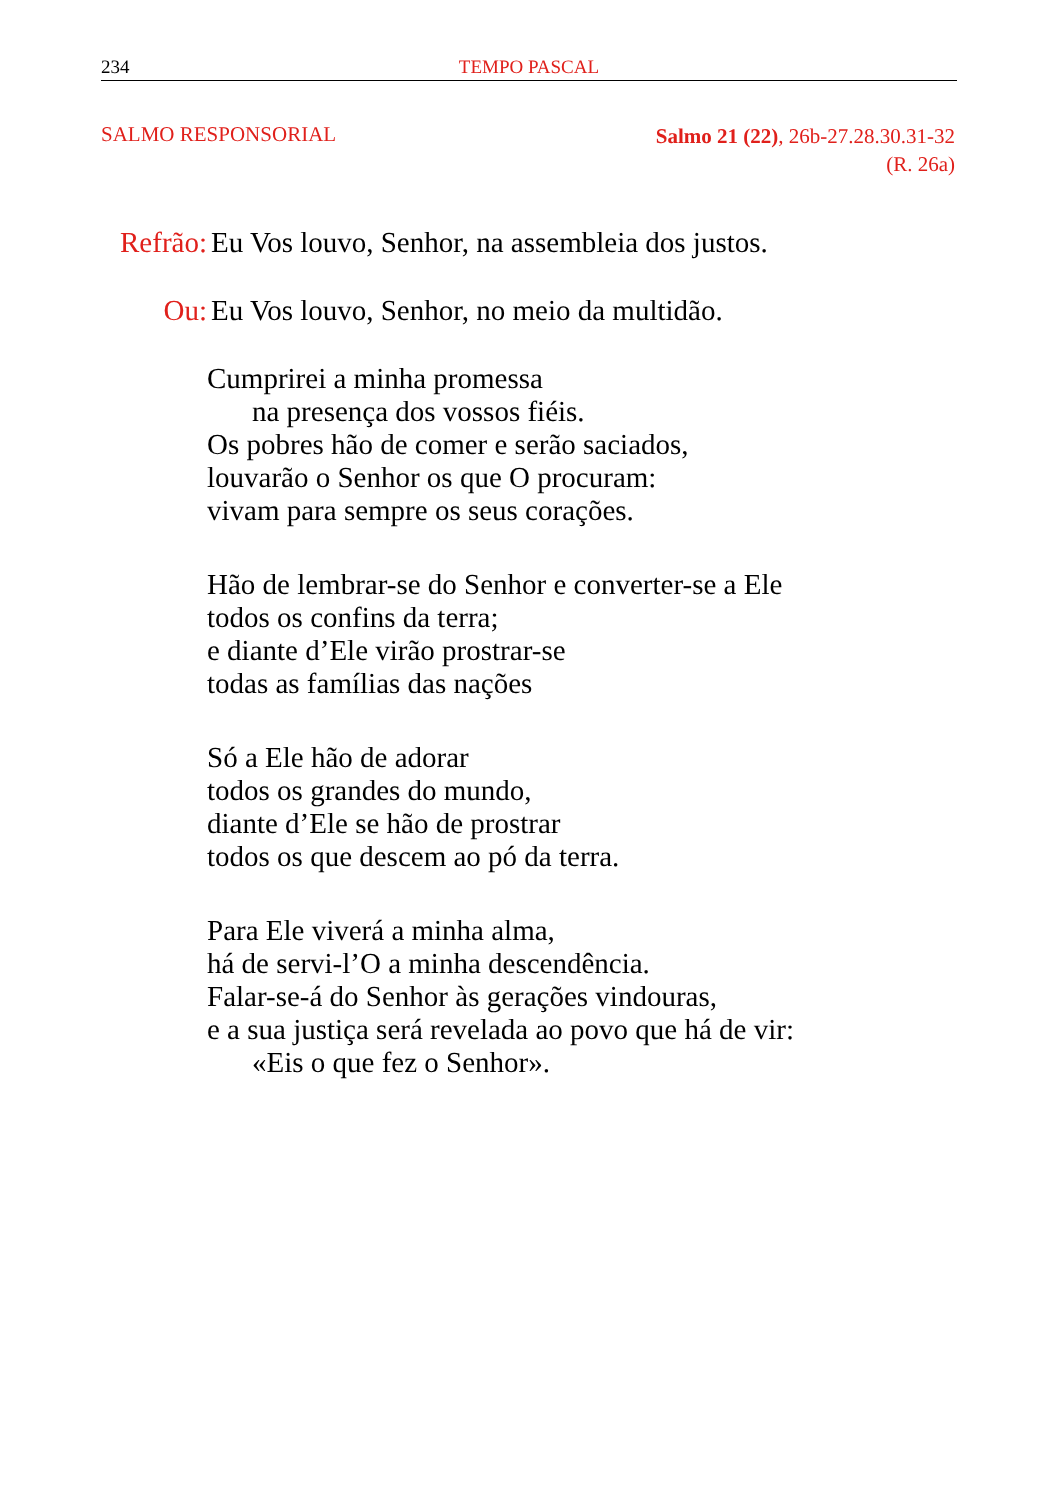234 TEMPO PASCAL
SALMO RESPONSORIAL
Salmo 21 (22), 26b-27.28.30.31-32
(R. 26a)
Refrão: Eu Vos louvo, Senhor, na assembleia dos justos.
Ou: Eu Vos louvo, Senhor, no meio da multidão.
Cumprirei a minha promessa
na presença dos vossos fiéis.
Os pobres hão de comer e serão saciados,
louvarão o Senhor os que O procuram:
vivam para sempre os seus corações.
Hão de lembrar-se do Senhor e converter-se a Ele
todos os confins da terra;
e diante d’Ele virão prostrar-se
todas as famílias das nações
Só a Ele hão de adorar
todos os grandes do mundo,
diante d’Ele se hão de prostrar
todos os que descem ao pó da terra.
Para Ele viverá a minha alma,
há de servi-l’O a minha descendência.
Falar-se-á do Senhor às gerações vindouras,
e a sua justiça será revelada ao povo que há de vir:
«Eis o que fez o Senhor».